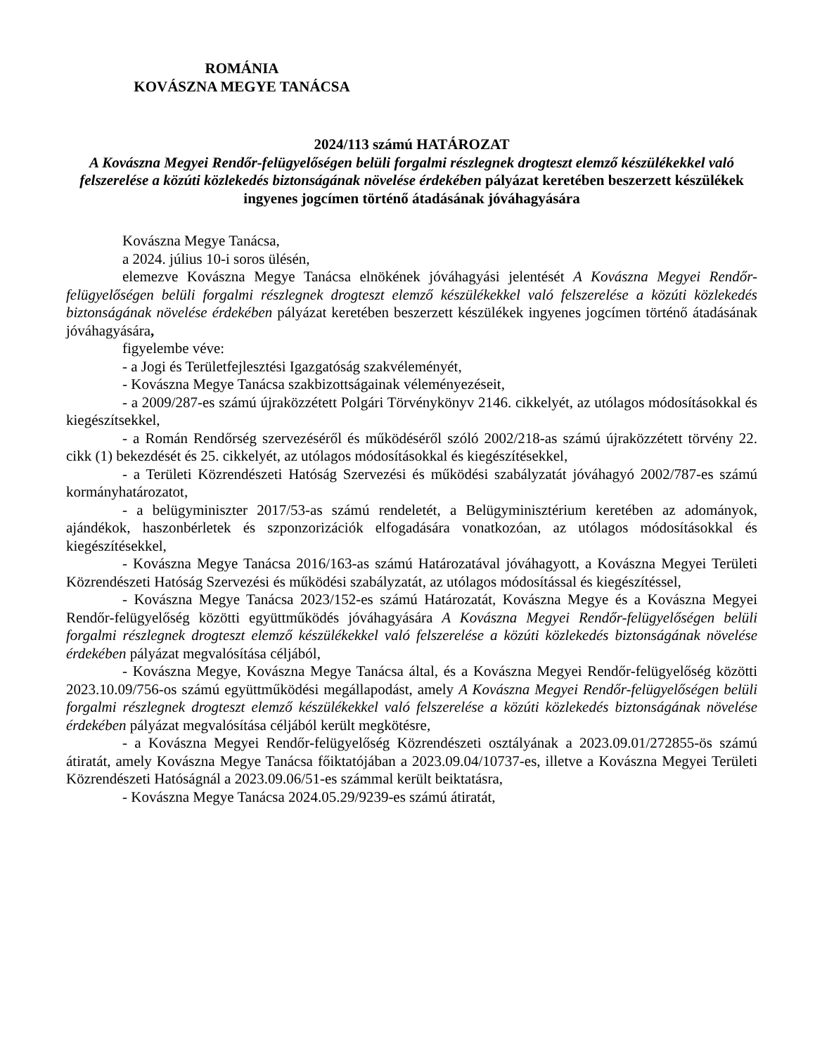ROMÁNIA
KOVÁSZNA MEGYE TANÁCSA
2024/113 számú HATÁROZAT
A Kovászna Megyei Rendőr-felügyelőségen belüli forgalmi részlegnek drogteszt elemző készülékekkel való felszerelése a közúti közlekedés biztonságának növelése érdekében pályázat keretében beszerzett készülékek ingyenes jogcímen történő átadásának jóváhagyására
Kovászna Megye Tanácsa,
a 2024. július 10-i soros ülésén,
elemezve Kovászna Megye Tanácsa elnökének jóváhagyási jelentését A Kovászna Megyei Rendőr-felügyelőségen belüli forgalmi részlegnek drogteszt elemző készülékekkel való felszerelése a közúti közlekedés biztonságának növelése érdekében pályázat keretében beszerzett készülékek ingyenes jogcímen történő átadásának jóváhagyására,
figyelembe véve:
- a Jogi és Területfejlesztési Igazgatóság szakvéleményét,
- Kovászna Megye Tanácsa szakbizottságainak véleményezéseit,
- a 2009/287-es számú újraközzétett Polgári Törvénykönyv 2146. cikkelyét, az utólagos módosításokkal és kiegészítsekkel,
- a Román Rendőrség szervezéséről és működéséről szóló 2002/218-as számú újraközzétett törvény 22. cikk (1) bekezdését és 25. cikkelyét, az utólagos módosításokkal és kiegészítésekkel,
- a Területi Közrendészeti Hatóság Szervezési és működési szabályzatát jóváhagyó 2002/787-es számú kormányhatározatot,
- a belügyminiszter 2017/53-as számú rendeletét, a Belügyminisztérium keretében az adományok, ajándékok, haszonbérletek és szponzorizációk elfogadására vonatkozóan, az utólagos módosításokkal és kiegészítésekkel,
- Kovászna Megye Tanácsa 2016/163-as számú Határozatával jóváhagyott, a Kovászna Megyei Területi Közrendészeti Hatóság Szervezési és működési szabályzatát, az utólagos módosítással és kiegészítéssel,
- Kovászna Megye Tanácsa 2023/152-es számú Határozatát, Kovászna Megye és a Kovászna Megyei Rendőr-felügyelőség közötti együttműködés jóváhagyására A Kovászna Megyei Rendőr-felügyelőségen belüli forgalmi részlegnek drogteszt elemző készülékekkel való felszerelése a közúti közlekedés biztonságának növelése érdekében pályázat megvalósítása céljából,
- Kovászna Megye, Kovászna Megye Tanácsa által, és a Kovászna Megyei Rendőr-felügyelőség közötti 2023.10.09/756-os számú együttműködési megállapodást, amely A Kovászna Megyei Rendőr-felügyelőségen belüli forgalmi részlegnek drogteszt elemző készülékekkel való felszerelése a közúti közlekedés biztonságának növelése érdekében pályázat megvalósítása céljából került megkötésre,
- a Kovászna Megyei Rendőr-felügyelőség Közrendészeti osztályának a 2023.09.01/272855-ös számú átiratát, amely Kovászna Megye Tanácsa főiktatójában a 2023.09.04/10737-es, illetve a Kovászna Megyei Területi Közrendészeti Hatóságnál a 2023.09.06/51-es számmal került beiktatásra,
- Kovászna Megye Tanácsa 2024.05.29/9239-es számú átiratát,